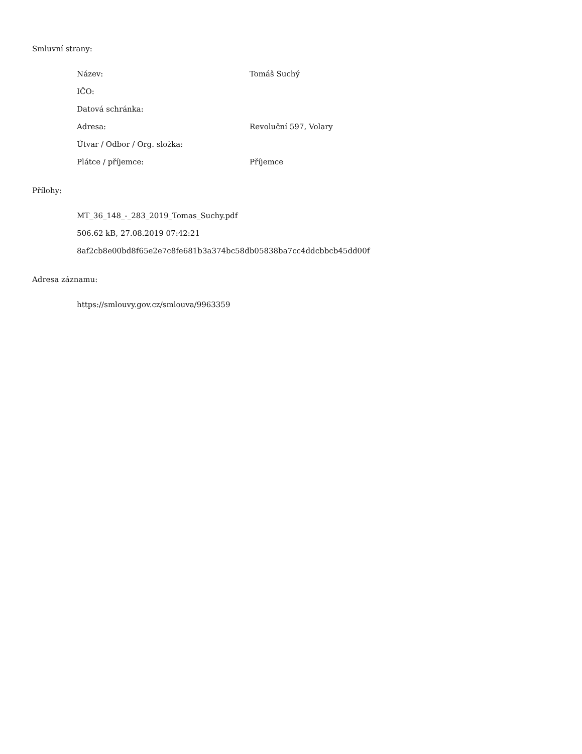Smluvní strany:
Název: Tomáš Suchý
IČO:
Datová schránka:
Adresa: Revoluční 597, Volary
Útvar / Odbor / Org. složka:
Plátce / příjemce: Příjemce
Přílohy:
MT_36_148_-_283_2019_Tomas_Suchy.pdf
506.62 kB, 27.08.2019 07:42:21
8af2cb8e00bd8f65e2e7c8fe681b3a374bc58db05838ba7cc4ddcbbcb45dd00f
Adresa záznamu:
https://smlouvy.gov.cz/smlouva/9963359